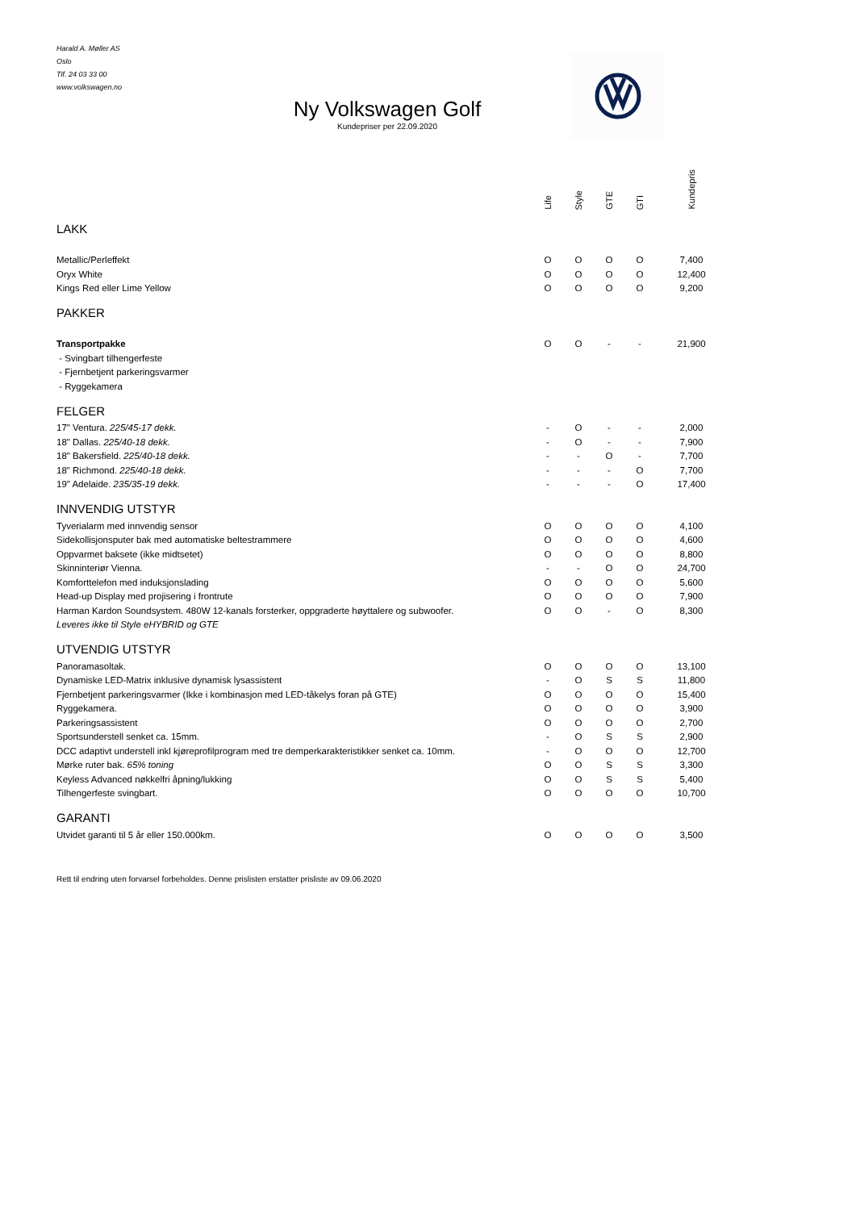Harald A. Møller AS
Oslo
Tlf. 24 03 33 00
www.volkswagen.no
Ny Volkswagen Golf
Kundepriser per 22.09.2020
| | Life | Style | GTE | GTI | Kundepris |
| --- | --- | --- | --- | --- | --- |
| LAKK | | | | | |
| Metallic/Perleffekt | O | O | O | O | 7,400 |
| Oryx White | O | O | O | O | 12,400 |
| Kings Red eller Lime Yellow | O | O | O | O | 9,200 |
| PAKKER | | | | | |
| Transportpakke | O | O | - | - | 21,900 |
| - Svingbart tilhengerfeste | | | | | |
| - Fjernbetjent parkeringsvarmer | | | | | |
| - Ryggekamera | | | | | |
| FELGER | | | | | |
| 17" Ventura. 225/45-17 dekk. | - | O | - | - | 2,000 |
| 18" Dallas. 225/40-18 dekk. | - | O | - | - | 7,900 |
| 18" Bakersfield. 225/40-18 dekk. | - | - | O | - | 7,700 |
| 18" Richmond. 225/40-18 dekk. | - | - | - | O | 7,700 |
| 19" Adelaide. 235/35-19 dekk. | - | - | - | O | 17,400 |
| INNVENDIG UTSTYR | | | | | |
| Tyverialarm med innvendig sensor | O | O | O | O | 4,100 |
| Sidekollisjonsputer bak med automatiske beltestrammere | O | O | O | O | 4,600 |
| Oppvarmet baksete (ikke midtsetet) | O | O | O | O | 8,800 |
| Skinninteriør Vienna. | - | - | O | O | 24,700 |
| Komforttelefon med induksjonslading | O | O | O | O | 5,600 |
| Head-up Display med projisering i frontrute | O | O | O | O | 7,900 |
| Harman Kardon Soundsystem. 480W 12-kanals forsterker, oppgraderte høyttalere og subwoofer. | O | O | - | O | 8,300 |
| Leveres ikke til Style eHYBRID og GTE | | | | | |
| UTVENDIG UTSTYR | | | | | |
| Panoramasoltak. | O | O | O | O | 13,100 |
| Dynamiske LED-Matrix inklusive dynamisk lysassistent | - | O | S | S | 11,800 |
| Fjernbetjent parkeringsvarmer (Ikke i kombinasjon med LED-tåkelys foran på GTE) | O | O | O | O | 15,400 |
| Ryggekamera. | O | O | O | O | 3,900 |
| Parkeringsassistent | O | O | O | O | 2,700 |
| Sportsunderstell senket ca. 15mm. | - | O | S | S | 2,900 |
| DCC adaptivt understell inkl kjøreprofilprogram med tre demperkarakteristikker senket ca. 10mm. | - | O | O | O | 12,700 |
| Mørke ruter bak. 65% toning | O | O | S | S | 3,300 |
| Keyless Advanced nøkkelfri åpning/lukking | O | O | S | S | 5,400 |
| Tilhengerfeste svingbart. | O | O | O | O | 10,700 |
| GARANTI | | | | | |
| Utvidet garanti til 5 år eller 150.000km. | O | O | O | O | 3,500 |
Rett til endring uten forvarsel forbeholdes. Denne prislisten erstatter prisliste av 09.06.2020